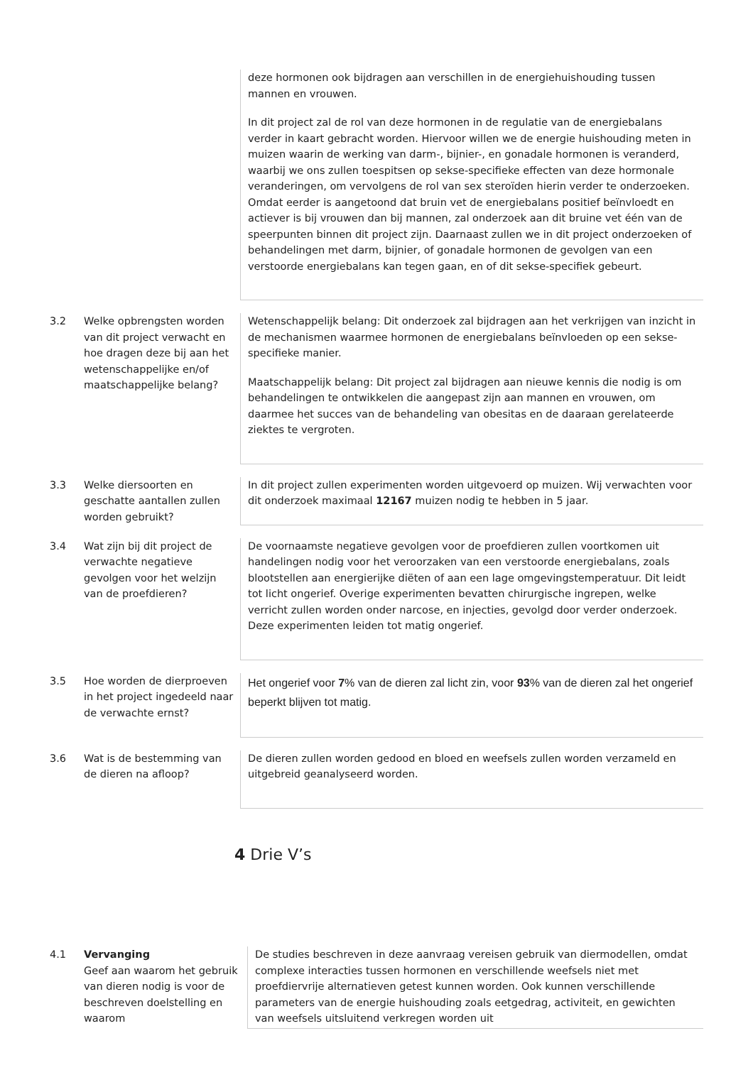| | | deze hormonen ook bijdragen aan verschillen in de energiehuishouding tussen mannen en vrouwen. In dit project zal de rol van deze hormonen in de regulatie van de energiebalans verder in kaart gebracht worden. Hiervoor willen we de energie huishouding meten in muizen waarin de werking van darm-, bijnier-, en gonadale hormonen is veranderd, waarbij we ons zullen toespitsen op sekse-specifieke effecten van deze hormonale veranderingen, om vervolgens de rol van sex steroïden hierin verder te onderzoeken. Omdat eerder is aangetoond dat bruin vet de energiebalans positief beïnvloedt en actiever is bij vrouwen dan bij mannen, zal onderzoek aan dit bruine vet één van de speerpunten binnen dit project zijn. Daarnaast zullen we in dit project onderzoeken of behandelingen met darm, bijnier, of gonadale hormonen de gevolgen van een verstoorde energiebalans kan tegen gaan, en of dit sekse-specifiek gebeurt. |
| 3.2 | Welke opbrengsten worden van dit project verwacht en hoe dragen deze bij aan het wetenschappelijke en/of maatschappelijke belang? | Wetenschappelijk belang: Dit onderzoek zal bijdragen aan het verkrijgen van inzicht in de mechanismen waarmee hormonen de energiebalans beïnvloeden op een sekse-specifieke manier. Maatschappelijk belang: Dit project zal bijdragen aan nieuwe kennis die nodig is om behandelingen te ontwikkelen die aangepast zijn aan mannen en vrouwen, om daarmee het succes van de behandeling van obesitas en de daaraan gerelateerde ziektes te vergroten. |
| 3.3 | Welke diersoorten en geschatte aantallen zullen worden gebruikt? | In dit project zullen experimenten worden uitgevoerd op muizen. Wij verwachten voor dit onderzoek maximaal 12167 muizen nodig te hebben in 5 jaar. |
| 3.4 | Wat zijn bij dit project de verwachte negatieve gevolgen voor het welzijn van de proefdieren? | De voornaamste negatieve gevolgen voor de proefdieren zullen voortkomen uit handelingen nodig voor het veroorzaken van een verstoorde energiebalans, zoals blootstellen aan energierijke diëten of aan een lage omgevingstemperatuur. Dit leidt tot licht ongerief. Overige experimenten bevatten chirurgische ingrepen, welke verricht zullen worden onder narcose, en injecties, gevolgd door verder onderzoek. Deze experimenten leiden tot matig ongerief. |
| 3.5 | Hoe worden de dierproeven in het project ingedeeld naar de verwachte ernst? | Het ongerief voor 7 % van de dieren zal licht zin, voor 93 % van de dieren zal het ongerief beperkt blijven tot matig. |
| 3.6 | Wat is de bestemming van de dieren na afloop? | De dieren zullen worden gedood en bloed en weefsels zullen worden verzameld en uitgebreid geanalyseerd worden. |
4 Drie V’s
| 4.1 | Vervanging Geef aan waarom het gebruik van dieren nodig is voor de beschreven doelstelling en waarom | De studies beschreven in deze aanvraag vereisen gebruik van diermodellen, omdat complexe interacties tussen hormonen en verschillende weefsels niet met proefdiervrije alternatieven getest kunnen worden. Ook kunnen verschillende parameters van de energie huishouding zoals eetgedrag, activiteit, en gewichten van weefsels uitsluitend verkregen worden uit |